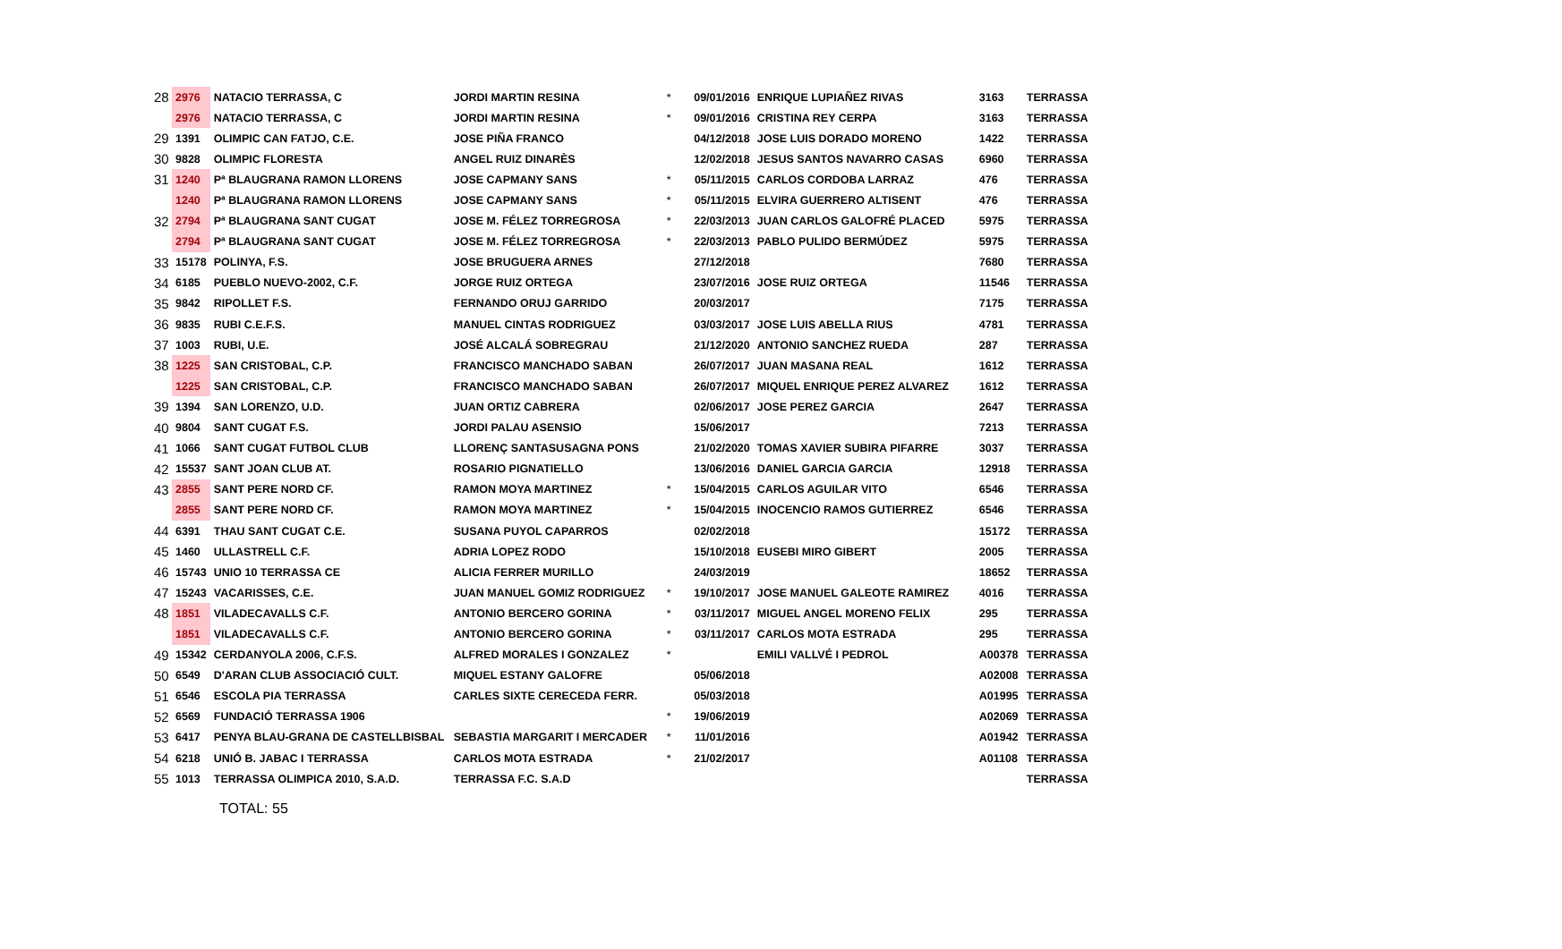| 28 | 2976 | NATACIO TERRASSA, C | JORDI MARTIN RESINA | * | 09/01/2016 | ENRIQUE LUPIAÑEZ RIVAS | 3163 | TERRASSA |
| | 2976 | NATACIO TERRASSA, C | JORDI MARTIN RESINA | * | 09/01/2016 | CRISTINA REY CERPA | 3163 | TERRASSA |
| 29 | 1391 | OLIMPIC CAN FATJO, C.E. | JOSE PIÑA FRANCO | | 04/12/2018 | JOSE LUIS DORADO MORENO | 1422 | TERRASSA |
| 30 | 9828 | OLIMPIC FLORESTA | ANGEL RUIZ DINARÈS | | 12/02/2018 | JESUS SANTOS NAVARRO CASAS | 6960 | TERRASSA |
| 31 | 1240 | Pª BLAUGRANA RAMON LLORENS | JOSE CAPMANY SANS | * | 05/11/2015 | CARLOS CORDOBA LARRAZ | 476 | TERRASSA |
| | 1240 | Pª BLAUGRANA RAMON LLORENS | JOSE CAPMANY SANS | * | 05/11/2015 | ELVIRA GUERRERO ALTISENT | 476 | TERRASSA |
| 32 | 2794 | Pª BLAUGRANA SANT CUGAT | JOSE M. FÉLEZ TORREGROSA | * | 22/03/2013 | JUAN CARLOS GALOFRÉ PLACED | 5975 | TERRASSA |
| | 2794 | Pª BLAUGRANA SANT CUGAT | JOSE M. FÉLEZ TORREGROSA | * | 22/03/2013 | PABLO PULIDO BERMÚDEZ | 5975 | TERRASSA |
| 33 | 15178 | POLINYA, F.S. | JOSE BRUGUERA ARNES | | 27/12/2018 | | 7680 | TERRASSA |
| 34 | 6185 | PUEBLO NUEVO-2002, C.F. | JORGE RUIZ ORTEGA | | 23/07/2016 | JOSE RUIZ ORTEGA | 11546 | TERRASSA |
| 35 | 9842 | RIPOLLET F.S. | FERNANDO ORUJ GARRIDO | | 20/03/2017 | | 7175 | TERRASSA |
| 36 | 9835 | RUBI C.E.F.S. | MANUEL CINTAS RODRIGUEZ | | 03/03/2017 | JOSE LUIS ABELLA RIUS | 4781 | TERRASSA |
| 37 | 1003 | RUBI, U.E. | JOSÉ ALCALÁ SOBREGRAU | | 21/12/2020 | ANTONIO SANCHEZ RUEDA | 287 | TERRASSA |
| 38 | 1225 | SAN CRISTOBAL, C.P. | FRANCISCO MANCHADO SABAN | | 26/07/2017 | JUAN MASANA REAL | 1612 | TERRASSA |
| | 1225 | SAN CRISTOBAL, C.P. | FRANCISCO MANCHADO SABAN | | 26/07/2017 | MIQUEL ENRIQUE PEREZ ALVAREZ | 1612 | TERRASSA |
| 39 | 1394 | SAN LORENZO, U.D. | JUAN ORTIZ CABRERA | | 02/06/2017 | JOSE PEREZ GARCIA | 2647 | TERRASSA |
| 40 | 9804 | SANT CUGAT F.S. | JORDI PALAU ASENSIO | | 15/06/2017 | | 7213 | TERRASSA |
| 41 | 1066 | SANT CUGAT FUTBOL CLUB | LLORENÇ SANTASUSAGNA PONS | | 21/02/2020 | TOMAS XAVIER SUBIRA PIFARRE | 3037 | TERRASSA |
| 42 | 15537 | SANT JOAN CLUB AT. | ROSARIO PIGNATIELLO | | 13/06/2016 | DANIEL GARCIA GARCIA | 12918 | TERRASSA |
| 43 | 2855 | SANT PERE NORD CF. | RAMON MOYA MARTINEZ | * | 15/04/2015 | CARLOS AGUILAR VITO | 6546 | TERRASSA |
| | 2855 | SANT PERE NORD CF. | RAMON MOYA MARTINEZ | * | 15/04/2015 | INOCENCIO RAMOS GUTIERREZ | 6546 | TERRASSA |
| 44 | 6391 | THAU SANT CUGAT C.E. | SUSANA PUYOL CAPARROS | | 02/02/2018 | | 15172 | TERRASSA |
| 45 | 1460 | ULLASTRELL C.F. | ADRIA LOPEZ RODO | | 15/10/2018 | EUSEBI MIRO GIBERT | 2005 | TERRASSA |
| 46 | 15743 | UNIO 10 TERRASSA CE | ALICIA FERRER MURILLO | | 24/03/2019 | | 18652 | TERRASSA |
| 47 | 15243 | VACARISSES, C.E. | JUAN MANUEL GOMIZ RODRIGUEZ | * | 19/10/2017 | JOSE MANUEL GALEOTE RAMIREZ | 4016 | TERRASSA |
| 48 | 1851 | VILADECAVALLS C.F. | ANTONIO BERCERO GORINA | * | 03/11/2017 | MIGUEL ANGEL MORENO FELIX | 295 | TERRASSA |
| | 1851 | VILADECAVALLS C.F. | ANTONIO BERCERO GORINA | * | 03/11/2017 | CARLOS MOTA ESTRADA | 295 | TERRASSA |
| 49 | 15342 | CERDANYOLA 2006, C.F.S. | ALFRED MORALES I GONZALEZ | * | | EMILI VALLVÉ I PEDROL | A00378 | TERRASSA |
| 50 | 6549 | D'ARAN CLUB ASSOCIACIÓ CULT. | MIQUEL ESTANY GALOFRE | | 05/06/2018 | | A02008 | TERRASSA |
| 51 | 6546 | ESCOLA PIA TERRASSA | CARLES SIXTE CERECEDA FERR. | | 05/03/2018 | | A01995 | TERRASSA |
| 52 | 6569 | FUNDACIÓ TERRASSA 1906 | | * | 19/06/2019 | | A02069 | TERRASSA |
| 53 | 6417 | PENYA BLAU-GRANA DE CASTELLBISBAL | SEBASTIA MARGARIT I MERCADER | * | 11/01/2016 | | A01942 | TERRASSA |
| 54 | 6218 | UNIÓ B. JABAC I TERRASSA | CARLOS MOTA ESTRADA | * | 21/02/2017 | | A01108 | TERRASSA |
| 55 | 1013 | TERRASSA OLIMPICA 2010, S.A.D. | TERRASSA F.C. S.A.D | | | | | TERRASSA |
TOTAL: 55